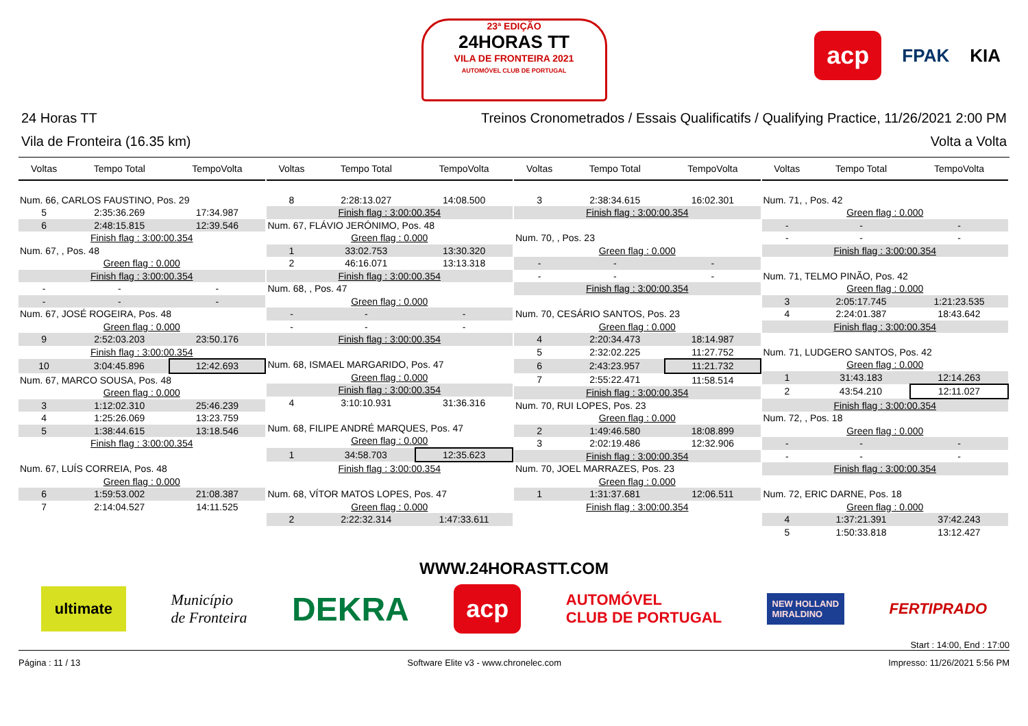23ª EDIÇÃO
24HORAS TT
VILA DE FRONTEIRA 2021
AUTOMÓVEL CLUB DE PORTUGAL
acp FPAK KIA
24 Horas TT Treinos Cronometrados / Essais Qualificatifs / Qualifying Practice, 11/26/2021 2:00 PM
Vila de Fronteira (16.35 km) Volta a Volta
| Voltas | Tempo Total | TempoVolta |
| --- | --- | --- |
| Num. 66, CARLOS FAUSTINO, Pos. 29 | | |
| 5 | 2:35:36.269 | 17:34.987 |
| 6 | 2:48:15.815 | 12:39.546 |
| Finish flag : 3:00:00.354 | | |
| Num. 67, , Pos. 48 | | |
| Green flag : 0.000 | | |
| Finish flag : 3:00:00.354 | | |
| - | - | - |
| - | - | - |
| Num. 67, JOSÉ ROGEIRA, Pos. 48 | | |
| Green flag : 0.000 | | |
| 9 | 2:52:03.203 | 23:50.176 |
| Finish flag : 3:00:00.354 | | |
| 10 | 3:04:45.896 | 12:42.693 |
| Num. 67, MARCO SOUSA, Pos. 48 | | |
| Green flag : 0.000 | | |
| 3 | 1:12:02.310 | 25:46.239 |
| 4 | 1:25:26.069 | 13:23.759 |
| 5 | 1:38:44.615 | 13:18.546 |
| Finish flag : 3:00:00.354 | | |
| Num. 67, LUÍS CORREIA, Pos. 48 | | |
| Green flag : 0.000 | | |
| 6 | 1:59:53.002 | 21:08.387 |
| 7 | 2:14:04.527 | 14:11.525 |
| Voltas | Tempo Total | TempoVolta |
| --- | --- | --- |
| 8 | 2:28:13.027 | 14:08.500 |
| Finish flag : 3:00:00.354 | | |
| Num. 67, FLÁVIO JERÓNIMO, Pos. 48 | | |
| Green flag : 0.000 | | |
| 1 | 33:02.753 | 13:30.320 |
| 2 | 46:16.071 | 13:13.318 |
| Finish flag : 3:00:00.354 | | |
| Num. 68, , Pos. 47 | | |
| Green flag : 0.000 | | |
| - | - | - |
| - | - | - |
| Finish flag : 3:00:00.354 | | |
| Num. 68, ISMAEL MARGARIDO, Pos. 47 | | |
| Green flag : 0.000 | | |
| Finish flag : 3:00:00.354 | | |
| 4 | 3:10:10.931 | 31:36.316 |
| Num. 68, FILIPE ANDRÉ MARQUES, Pos. 47 | | |
| Green flag : 0.000 | | |
| 1 | 34:58.703 | 12:35.623 |
| Finish flag : 3:00:00.354 | | |
| Num. 68, VÍTOR MATOS LOPES, Pos. 47 | | |
| Green flag : 0.000 | | |
| 2 | 2:22:32.314 | 1:47:33.611 |
| Voltas | Tempo Total | TempoVolta |
| --- | --- | --- |
| 3 | 2:38:34.615 | 16:02.301 |
| Finish flag : 3:00:00.354 | | |
| Num. 70, , Pos. 23 | | |
| Green flag : 0.000 | | |
| - | - | - |
| - | - | - |
| Finish flag : 3:00:00.354 | | |
| Num. 70, CESÁRIO SANTOS, Pos. 23 | | |
| Green flag : 0.000 | | |
| 4 | 2:20:34.473 | 18:14.987 |
| 5 | 2:32:02.225 | 11:27.752 |
| 6 | 2:43:23.957 | 11:21.732 |
| 7 | 2:55:22.471 | 11:58.514 |
| Finish flag : 3:00:00.354 | | |
| Num. 70, RUI LOPES, Pos. 23 | | |
| Green flag : 0.000 | | |
| 2 | 1:49:46.580 | 18:08.899 |
| 3 | 2:02:19.486 | 12:32.906 |
| Finish flag : 3:00:00.354 | | |
| Num. 70, JOEL MARRAZES, Pos. 23 | | |
| Green flag : 0.000 | | |
| 1 | 1:31:37.681 | 12:06.511 |
| Finish flag : 3:00:00.354 | | |
| Voltas | Tempo Total | TempoVolta |
| --- | --- | --- |
| Num. 71, , Pos. 42 | | |
| Green flag : 0.000 | | |
| - | - | - |
| - | - | - |
| Finish flag : 3:00:00.354 | | |
| Num. 71, TELMO PINÃO, Pos. 42 | | |
| Green flag : 0.000 | | |
| 3 | 2:05:17.745 | 1:21:23.535 |
| 4 | 2:24:01.387 | 18:43.642 |
| Finish flag : 3:00:00.354 | | |
| Num. 71, LUDGERO SANTOS, Pos. 42 | | |
| Green flag : 0.000 | | |
| 1 | 31:43.183 | 12:14.263 |
| 2 | 43:54.210 | 12:11.027 |
| Finish flag : 3:00:00.354 | | |
| Num. 72, , Pos. 18 | | |
| Green flag : 0.000 | | |
| - | - | - |
| - | - | - |
| Finish flag : 3:00:00.354 | | |
| Num. 72, ERIC DARNE, Pos. 18 | | |
| Green flag : 0.000 | | |
| 4 | 1:37:21.391 | 37:42.243 |
| 5 | 1:50:33.818 | 13:12.427 |
WWW.24HORASTT.COM
ultimate Município
de Fronteira DEKRA acp AUTOMÓVEL
CLUB DE PORTUGAL NEW HOLLAND
MIRALDINO FERTIPRADO
Start : 14:00, End : 17:00
Página : 11 / 13 Software Elite v3 - www.chronelec.com Impresso: 11/26/2021 5:56 PM